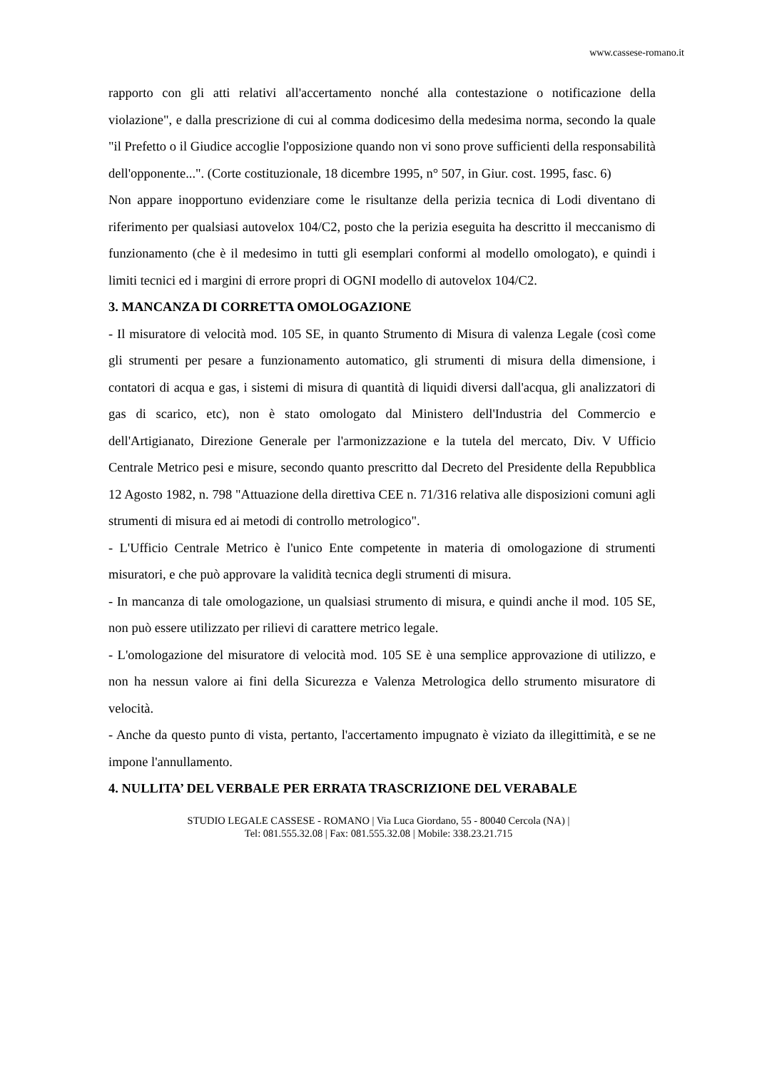www.cassese-romano.it
rapporto con gli atti relativi all'accertamento nonché alla contestazione o notificazione della violazione", e dalla prescrizione di cui al comma dodicesimo della medesima norma, secondo la quale "il Prefetto o il Giudice accoglie l'opposizione quando non vi sono prove sufficienti della responsabilità dell'opponente...". (Corte costituzionale, 18 dicembre 1995, n° 507, in Giur. cost. 1995, fasc. 6)
Non appare inopportuno evidenziare come le risultanze della perizia tecnica di Lodi diventano di riferimento per qualsiasi autovelox 104/C2, posto che la perizia eseguita ha descritto il meccanismo di funzionamento (che è il medesimo in tutti gli esemplari conformi al modello omologato), e quindi i limiti tecnici ed i margini di errore propri di OGNI modello di autovelox 104/C2.
3. MANCANZA DI CORRETTA OMOLOGAZIONE
- Il misuratore di velocità mod. 105 SE, in quanto Strumento di Misura di valenza Legale (così come gli strumenti per pesare a funzionamento automatico, gli strumenti di misura della dimensione, i contatori di acqua e gas, i sistemi di misura di quantità di liquidi diversi dall'acqua, gli analizzatori di gas di scarico, etc), non è stato omologato dal Ministero dell'Industria del Commercio e dell'Artigianato, Direzione Generale per l'armonizzazione e la tutela del mercato, Div. V Ufficio Centrale Metrico pesi e misure, secondo quanto prescritto dal Decreto del Presidente della Repubblica 12 Agosto 1982, n. 798 "Attuazione della direttiva CEE n. 71/316 relativa alle disposizioni comuni agli strumenti di misura ed ai metodi di controllo metrologico".
- L'Ufficio Centrale Metrico è l'unico Ente competente in materia di omologazione di strumenti misuratori, e che può approvare la validità tecnica degli strumenti di misura.
- In mancanza di tale omologazione, un qualsiasi strumento di misura, e quindi anche il mod. 105 SE, non può essere utilizzato per rilievi di carattere metrico legale.
- L'omologazione del misuratore di velocità mod. 105 SE è una semplice approvazione di utilizzo, e non ha nessun valore ai fini della Sicurezza e Valenza Metrologica dello strumento misuratore di velocità.
- Anche da questo punto di vista, pertanto, l'accertamento impugnato è viziato da illegittimità, e se ne impone l'annullamento.
4. NULLITA’ DEL VERBALE PER ERRATA TRASCRIZIONE DEL VERABALE
STUDIO LEGALE CASSESE - ROMANO | Via Luca Giordano, 55 - 80040 Cercola (NA) |
Tel: 081.555.32.08 | Fax: 081.555.32.08 | Mobile: 338.23.21.715